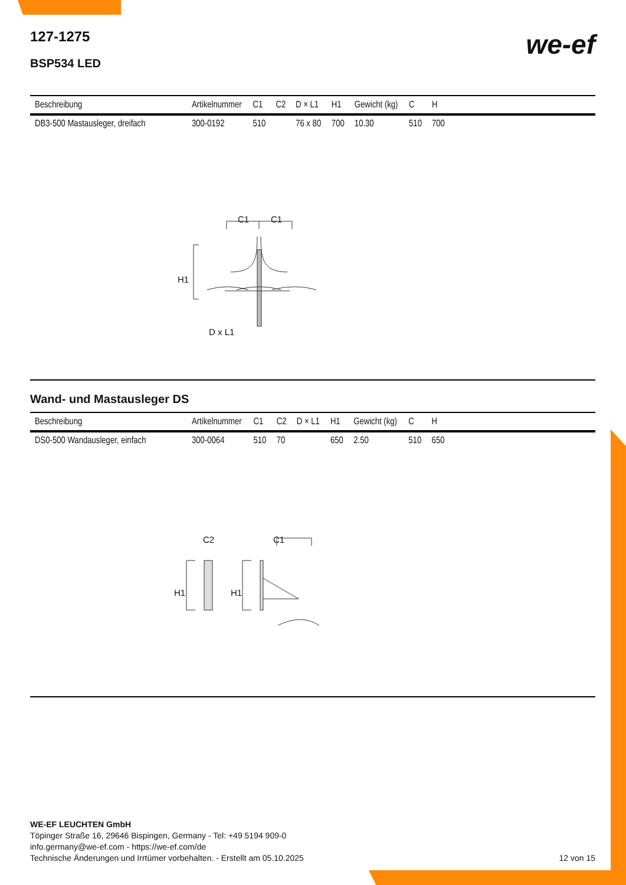127-1275
BSP534 LED
we-ef
| Beschreibung | Artikelnummer | C1 | C2 | D × L1 | H1 | Gewicht (kg) | C | H | |
| --- | --- | --- | --- | --- | --- | --- | --- | --- | --- |
| DB3-500 Mastausleger, dreifach | 300-0192 | 510 | | 76 x 80 | 700 | 10.30 | 510 | 700 | |
C1
C1
H1
D x L1
Wand- und Mastausleger DS
| Beschreibung | Artikelnummer | C1 | C2 | D × L1 | H1 | Gewicht (kg) | C | H | |
| --- | --- | --- | --- | --- | --- | --- | --- | --- | --- |
| DS0-500 Wandausleger, einfach | 300-0064 | 510 | 70 | | 650 | 2.50 | 510 | 650 | |
C2
C1
H1
H1
WE-EF LEUCHTEN GmbH
Töpinger Straße 16, 29646 Bispingen, Germany - Tel: +49 5194 909-0
info.germany@we-ef.com - https://we-ef.com/de
Technische Änderungen und Irrtümer vorbehalten. - Erstellt am 05.10.2025
12 von 15